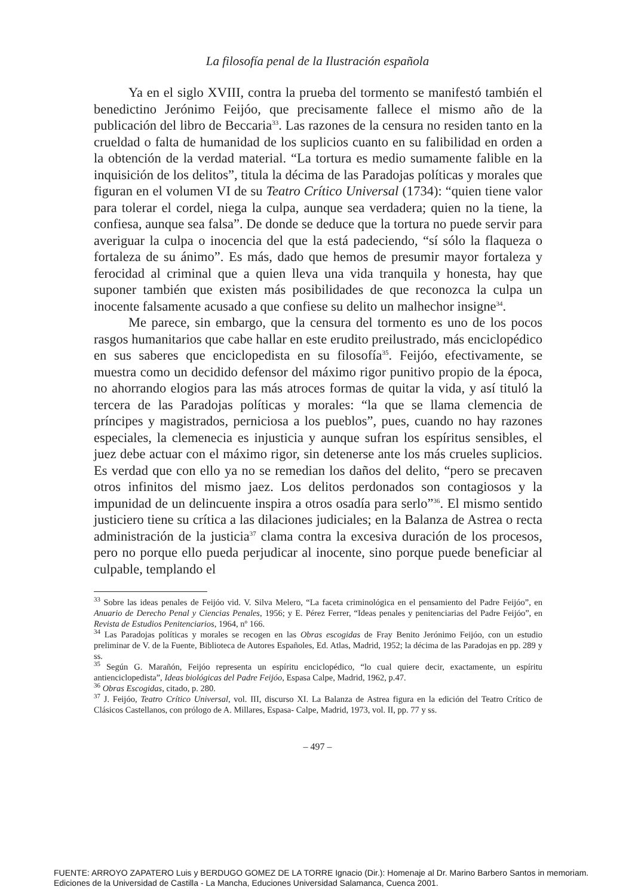La filosofía penal de la Ilustración española
Ya en el siglo XVIII, contra la prueba del tormento se manifestó también el benedictino Jerónimo Feijóo, que precisamente fallece el mismo año de la publicación del libro de Beccaria<sup>33</sup>. Las razones de la censura no residen tanto en la crueldad o falta de humanidad de los suplicios cuanto en su falibilidad en orden a la obtención de la verdad material. “La tortura es medio sumamente falible en la inquisición de los delitos”, titula la décima de las Paradojas políticas y morales que figuran en el volumen VI de su Teatro Crítico Universal (1734): “quien tiene valor para tolerar el cordel, niega la culpa, aunque sea verdadera; quien no la tiene, la confiesa, aunque sea falsa”. De donde se deduce que la tortura no puede servir para averiguar la culpa o inocencia del que la está padeciendo, “sí sólo la flaqueza o fortaleza de su ánimo”. Es más, dado que hemos de presumir mayor fortaleza y ferocidad al criminal que a quien lleva una vida tranquila y honesta, hay que suponer también que existen más posibilidades de que reconozca la culpa un inocente falsamente acusado a que confiese su delito un malhechor insigne<sup>34</sup>.
Me parece, sin embargo, que la censura del tormento es uno de los pocos rasgos humanitarios que cabe hallar en este erudito preilustrado, más enciclopédico en sus saberes que enciclopedista en su filosofía<sup>35</sup>. Feijóo, efectivamente, se muestra como un decidido defensor del máximo rigor punitivo propio de la época, no ahorrando elogios para las más atroces formas de quitar la vida, y así tituló la tercera de las Paradojas políticas y morales: “la que se llama clemencia de príncipes y magistrados, perniciosa a los pueblos”, pues, cuando no hay razones especiales, la clemenecia es injusticia y aunque sufran los espíritus sensibles, el juez debe actuar con el máximo rigor, sin detenerse ante los más crueles suplicios. Es verdad que con ello ya no se remedian los daños del delito, “pero se precaven otros infinitos del mismo jaez. Los delitos perdonados son contagiosos y la impunidad de un delincuente inspira a otros osadía para serlo”<sup>36</sup>. El mismo sentido justiciero tiene su crítica a las dilaciones judiciales; en la Balanza de Astrea o recta administración de la justicia<sup>37</sup> clama contra la excesiva duración de los procesos, pero no porque ello pueda perjudicar al inocente, sino porque puede beneficiar al culpable, templando el
<sup>33</sup> Sobre las ideas penales de Feijóo vid. V. Silva Melero, “La faceta criminológica en el pensamiento del Padre Feijóo”, en Anuario de Derecho Penal y Ciencias Penales, 1956; y E. Pérez Ferrer, “Ideas penales y penitenciarias del Padre Feijóo”, en Revista de Estudios Penitenciarios, 1964, nº 166.
<sup>34</sup> Las Paradojas políticas y morales se recogen en las Obras escogidas de Fray Benito Jerónimo Feijóo, con un estudio preliminar de V. de la Fuente, Biblioteca de Autores Españoles, Ed. Atlas, Madrid, 1952; la décima de las Paradojas en pp. 289 y ss.
<sup>35</sup> Según G. Marañón, Feijóo representa un espíritu enciclopédico, “lo cual quiere decir, exactamente, un espíritu antienciclopedista”, Ideas biológicas del Padre Feijóo, Espasa Calpe, Madrid, 1962, p.47.
<sup>36</sup> Obras Escogidas, citado, p. 280.
<sup>37</sup> J. Feijóo, Teatro Crítico Universal, vol. III, discurso XI. La Balanza de Astrea figura en la edición del Teatro Crítico de Clásicos Castellanos, con prólogo de A. Millares, Espasa- Calpe, Madrid, 1973, vol. II, pp. 77 y ss.
– 497 –
FUENTE: ARROYO ZAPATERO Luis y BERDUGO GOMEZ DE LA TORRE Ignacio (Dir.): Homenaje al Dr. Marino Barbero Santos in memoriam.
Ediciones de la Universidad de Castilla - La Mancha, Educiones Universidad Salamanca, Cuenca 2001.